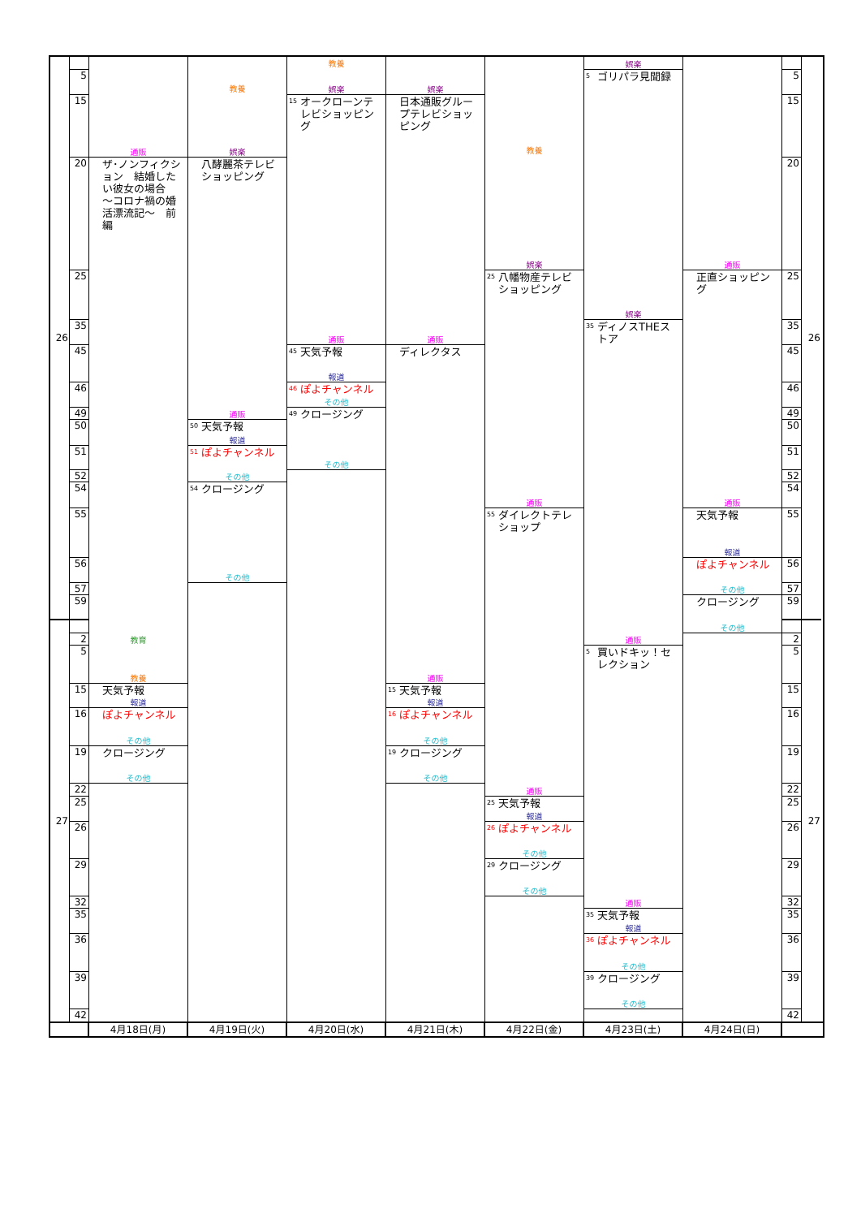26
27
5
15
20
25
35
45
46
49
50
51
52
54
55
56
57
59
2
5
15
16
19
22
25
26
29
32
35
36
39
42
通販
ザ･ノンフィクション　結婚したい彼女の場合　～コロナ禍の婚活漂流記～　前編
教育
教養
天気予報
報道
ぽよチャンネル
その他
クロージング
その他
教養
娯楽
八酵麗茶テレビショッピング
通販
<sup>50</sup> 天気予報
報道
<sup>51</sup> ぽよチャンネル
その他
<sup>54</sup> クロージング
その他
教養
娯楽
<sup>15</sup> オークローンテレビショッピング
通販
<sup>45</sup> 天気予報
報道
<sup>46</sup> ぽよチャンネル
その他
<sup>49</sup> クロージング
その他
娯楽
日本通販グループテレビショッピング
通販
ディレクタス
通販
<sup>15</sup> 天気予報
報道
<sup>16</sup> ぽよチャンネル
その他
<sup>19</sup> クロージング
その他
教養
娯楽
<sup>25</sup> 八幡物産テレビショッピング
通販
<sup>55</sup> ダイレクトテレショップ
通販
<sup>25</sup> 天気予報
報道
<sup>26</sup> ぽよチャンネル
その他
<sup>29</sup> クロージング
その他
娯楽
<sup>5</sup> ゴリパラ見聞録
娯楽
<sup>35</sup> ディノスTHEストア
通販
<sup>5</sup> 買いドキッ！セレクション
通販
<sup>35</sup> 天気予報
報道
<sup>36</sup> ぽよチャンネル
その他
<sup>39</sup> クロージング
その他
通販
正直ショッピング
通販
天気予報
報道
ぽよチャンネル
その他
クロージング
その他
5
15
20
25
35
45
46
49
50
51
52
54
55
56
57
59
2
5
15
16
19
22
25
26
29
32
35
36
39
42
26
27
4月18日(月) 4月19日(火) 4月20日(水) 4月21日(木) 4月22日(金) 4月23日(土) 4月24日(日)